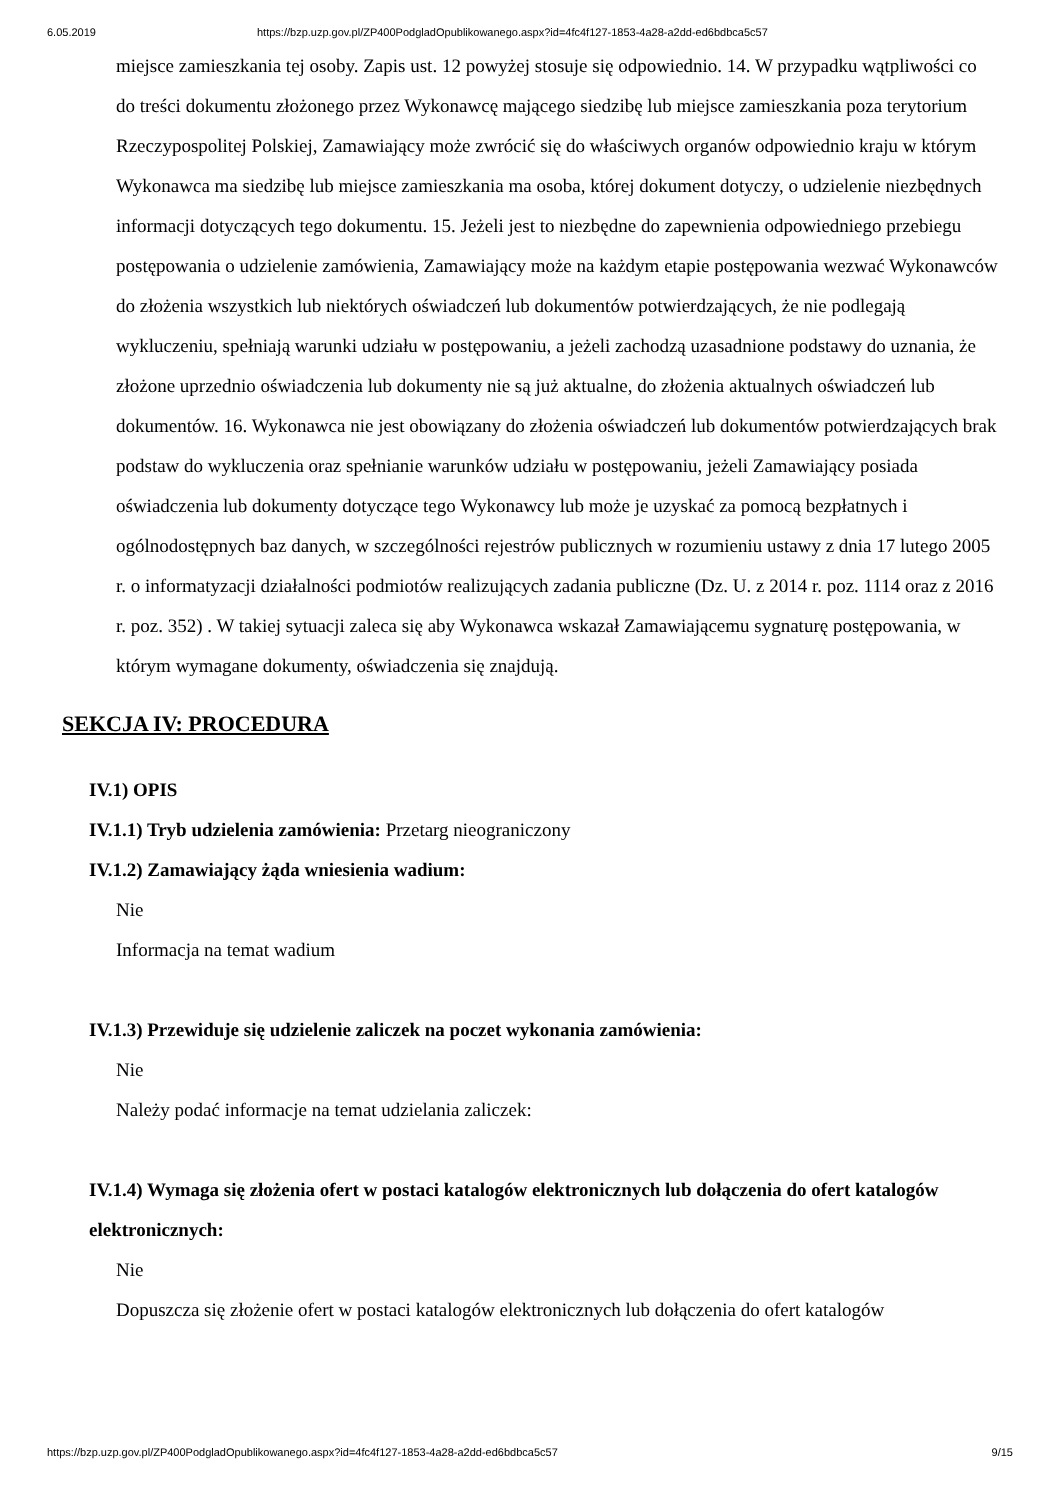6.05.2019 https://bzp.uzp.gov.pl/ZP400PodgladOpublikowanego.aspx?id=4fc4f127-1853-4a28-a2dd-ed6bdbca5c57
miejsce zamieszkania tej osoby. Zapis ust. 12 powyżej stosuje się odpowiednio. 14. W przypadku wątpliwości co do treści dokumentu złożonego przez Wykonawcę mającego siedzibę lub miejsce zamieszkania poza terytorium Rzeczypospolitej Polskiej, Zamawiający może zwrócić się do właściwych organów odpowiednio kraju w którym Wykonawca ma siedzibę lub miejsce zamieszkania ma osoba, której dokument dotyczy, o udzielenie niezbędnych informacji dotyczących tego dokumentu. 15. Jeżeli jest to niezbędne do zapewnienia odpowiedniego przebiegu postępowania o udzielenie zamówienia, Zamawiający może na każdym etapie postępowania wezwać Wykonawców do złożenia wszystkich lub niektórych oświadczeń lub dokumentów potwierdzających, że nie podlegają wykluczeniu, spełniają warunki udziału w postępowaniu, a jeżeli zachodzą uzasadnione podstawy do uznania, że złożone uprzednio oświadczenia lub dokumenty nie są już aktualne, do złożenia aktualnych oświadczeń lub dokumentów. 16. Wykonawca nie jest obowiązany do złożenia oświadczeń lub dokumentów potwierdzających brak podstaw do wykluczenia oraz spełnianie warunków udziału w postępowaniu, jeżeli Zamawiający posiada oświadczenia lub dokumenty dotyczące tego Wykonawcy lub może je uzyskać za pomocą bezpłatnych i ogólnodostępnych baz danych, w szczególności rejestrów publicznych w rozumieniu ustawy z dnia 17 lutego 2005 r. o informatyzacji działalności podmiotów realizujących zadania publiczne (Dz. U. z 2014 r. poz. 1114 oraz z 2016 r. poz. 352) . W takiej sytuacji zaleca się aby Wykonawca wskazał Zamawiającemu sygnaturę postępowania, w którym wymagane dokumenty, oświadczenia się znajdują.
SEKCJA IV: PROCEDURA
IV.1) OPIS
IV.1.1) Tryb udzielenia zamówienia: Przetarg nieograniczony
IV.1.2) Zamawiający żąda wniesienia wadium:
Nie
Informacja na temat wadium
IV.1.3) Przewiduje się udzielenie zaliczek na poczet wykonania zamówienia:
Nie
Należy podać informacje na temat udzielania zaliczek:
IV.1.4) Wymaga się złożenia ofert w postaci katalogów elektronicznych lub dołączenia do ofert katalogów elektronicznych:
Nie
Dopuszcza się złożenie ofert w postaci katalogów elektronicznych lub dołączenia do ofert katalogów
https://bzp.uzp.gov.pl/ZP400PodgladOpublikowanego.aspx?id=4fc4f127-1853-4a28-a2dd-ed6bdbca5c57 9/15